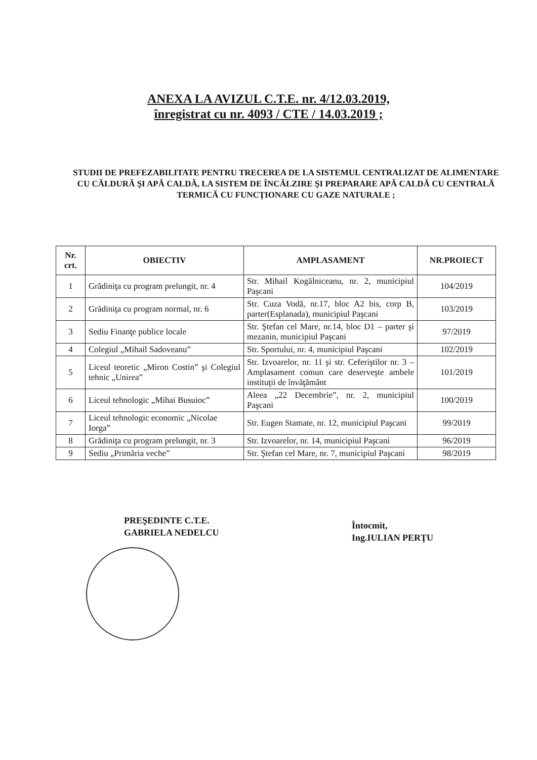ANEXA LA AVIZUL C.T.E. nr. 4/12.03.2019,
înregistrat cu nr. 4093 / CTE / 14.03.2019 ;
STUDII DE PREFEZABILITATE PENTRU TRECEREA DE LA SISTEMUL CENTRALIZAT DE ALIMENTARE CU CĂLDURĂ ŞI APĂ CALDĂ, LA SISTEM DE ÎNCĂLZIRE ŞI PREPARARE APĂ CALDĂ CU CENTRALĂ TERMICĂ CU FUNCŢIONARE CU GAZE NATURALE ;
| Nr. crt. | OBIECTIV | AMPLASAMENT | NR.PROIECT |
| --- | --- | --- | --- |
| 1 | Grădiniţa cu program prelungit, nr. 4 | Str. Mihail Kogălniceanu, nr. 2, municipiul Paşcani | 104/2019 |
| 2 | Grădiniţa cu program normal, nr. 6 | Str. Cuza Vodă, nr.17, bloc A2 bis, corp B, parter(Esplanada), municipiul Paşcani | 103/2019 |
| 3 | Sediu Finanţe publice locale | Str. Ştefan cel Mare, nr.14, bloc D1 – parter şi mezanin, municipiul Paşcani | 97/2019 |
| 4 | Colegiul „Mihail Sadoveanu” | Str. Sportului, nr. 4, municipiul Paşcani | 102/2019 |
| 5 | Liceul teoretic „Miron Costin” şi Colegiul tehnic „Unirea” | Str. Izvoarelor, nr. 11 şi str. Ceferiştilor nr. 3 – Amplasament comun care deserveşte ambele instituţii de învăţământ | 101/2019 |
| 6 | Liceul tehnologic „Mihai Busuioc” | Aleea „22 Decembrie”, nr. 2, municipiul Paşcani | 100/2019 |
| 7 | Liceul tehnologic economic „Nicolae Iorga” | Str. Eugen Stamate, nr. 12, municipiul Paşcani | 99/2019 |
| 8 | Grădiniţa cu program prelungit, nr. 3 | Str. Izvoarelor, nr. 14, municipiul Paşcani | 96/2019 |
| 9 | Sediu „Primăria veche” | Str. Ştefan cel Mare, nr. 7, municipiul Paşcani | 98/2019 |
PREŞEDINTE C.T.E.
GABRIELA NEDELCU
Întocmit,
Ing.IULIAN PERŢU